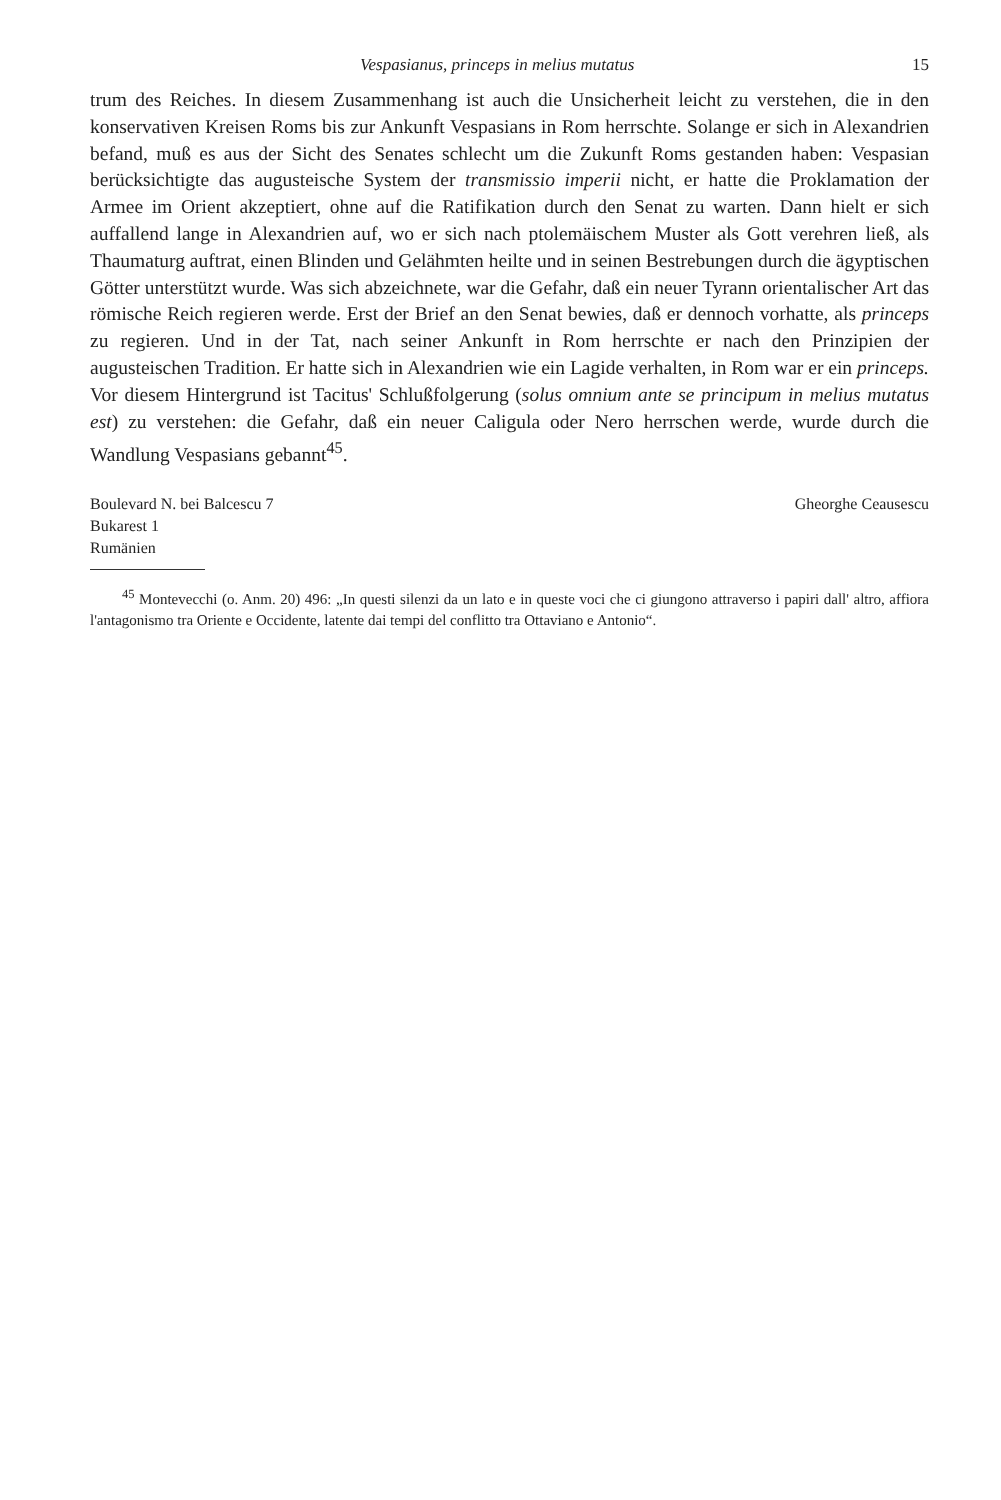Vespasianus, princeps in melius mutatus 15
trum des Reiches. In diesem Zusammenhang ist auch die Unsicherheit leicht zu verstehen, die in den konservativen Kreisen Roms bis zur Ankunft Vespasians in Rom herrschte. Solange er sich in Alexandrien befand, muß es aus der Sicht des Senates schlecht um die Zukunft Roms gestanden haben: Vespasian berücksichtigte das augusteische System der transmissio imperii nicht, er hatte die Proklamation der Armee im Orient akzeptiert, ohne auf die Ratifikation durch den Senat zu warten. Dann hielt er sich auffallend lange in Alexandrien auf, wo er sich nach ptolemäischem Muster als Gott verehren ließ, als Thaumaturg auftrat, einen Blinden und Gelähmten heilte und in seinen Bestrebungen durch die ägyptischen Götter unterstützt wurde. Was sich abzeichnete, war die Gefahr, daß ein neuer Tyrann orientalischer Art das römische Reich regieren werde. Erst der Brief an den Senat bewies, daß er dennoch vorhatte, als princeps zu regieren. Und in der Tat, nach seiner Ankunft in Rom herrschte er nach den Prinzipien der augusteischen Tradition. Er hatte sich in Alexandrien wie ein Lagide verhalten, in Rom war er ein princeps. Vor diesem Hintergrund ist Tacitus' Schlußfolgerung (solus omnium ante se principum in melius mutatus est) zu verstehen: die Gefahr, daß ein neuer Caligula oder Nero herrschen werde, wurde durch die Wandlung Vespasians gebannt<sup>45</sup>.
Boulevard N. bei Balcescu 7
Bukarest 1
Rumänien
Gheorghe Ceausescu
<sup>45</sup> Montevecchi (o. Anm. 20) 496: „In questi silenzi da un lato e in queste voci che ci giungono attraverso i papiri dall' altro, affiora l'antagonismo tra Oriente e Occidente, latente dai tempi del conflitto tra Ottaviano e Antonio“.